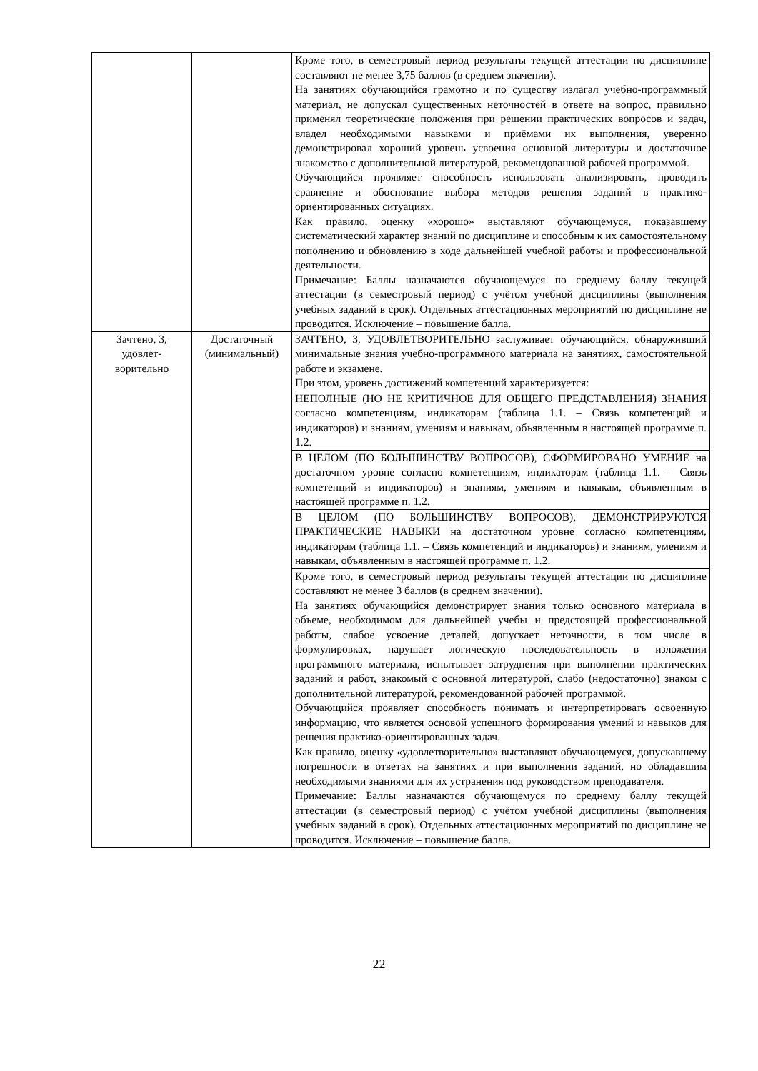| | | Кроме того, в семестровый период результаты текущей аттестации по дисциплине составляют не менее 3,75 баллов (в среднем значении). На занятиях обучающийся грамотно и по существу излагал учебно-программный материал, не допускал существенных неточностей в ответе на вопрос, правильно применял теоретические положения при решении практических вопросов и задач, владел необходимыми навыками и приёмами их выполнения, уверенно демонстрировал хороший уровень усвоения основной литературы и достаточное знакомство с дополнительной литературой, рекомендованной рабочей программой. Обучающийся проявляет способность использовать анализировать, проводить сравнение и обоснование выбора методов решения заданий в практико-ориентированных ситуациях. Как правило, оценку «хорошо» выставляют обучающемуся, показавшему систематический характер знаний по дисциплине и способным к их самостоятельному пополнению и обновлению в ходе дальнейшей учебной работы и профессиональной деятельности. Примечание: Баллы назначаются обучающемуся по среднему баллу текущей аттестации (в семестровый период) с учётом учебной дисциплины (выполнения учебных заданий в срок). Отдельных аттестационных мероприятий по дисциплине не проводится. Исключение – повышение балла. |
| Зачтено, 3, удовлет- ворительно | Достаточный (минимальный) | ЗАЧТЕНО, 3, УДОВЛЕТВОРИТЕЛЬНО заслуживает обучающийся, обнаруживший минимальные знания учебно-программного материала на занятиях, самостоятельной работе и экзамене. При этом, уровень достижений компетенций характеризуется: |
| | | НЕПОЛНЫЕ (НО НЕ КРИТИЧНОЕ ДЛЯ ОБЩЕГО ПРЕДСТАВЛЕНИЯ) ЗНАНИЯ согласно компетенциям, индикаторам (таблица 1.1. – Связь компетенций и индикаторов) и знаниям, умениям и навыкам, объявленным в настоящей программе п. 1.2. |
| | | В ЦЕЛОМ (ПО БОЛЬШИНСТВУ ВОПРОСОВ), СФОРМИРОВАНО УМЕНИЕ на достаточном уровне согласно компетенциям, индикаторам (таблица 1.1. – Связь компетенций и индикаторов) и знаниям, умениям и навыкам, объявленным в настоящей программе п. 1.2. |
| | | В ЦЕЛОМ (ПО БОЛЬШИНСТВУ ВОПРОСОВ), ДЕМОНСТРИРУЮТСЯ ПРАКТИЧЕСКИЕ НАВЫКИ на достаточном уровне согласно компетенциям, индикаторам (таблица 1.1. – Связь компетенций и индикаторов) и знаниям, умениям и навыкам, объявленным в настоящей программе п. 1.2. |
| | | Кроме того, в семестровый период результаты текущей аттестации по дисциплине составляют не менее 3 баллов (в среднем значении). На занятиях обучающийся демонстрирует знания только основного материала в объеме, необходимом для дальнейшей учебы и предстоящей профессиональной работы, слабое усвоение деталей, допускает неточности, в том числе в формулировках, нарушает логическую последовательность в изложении программного материала, испытывает затруднения при выполнении практических заданий и работ, знакомый с основной литературой, слабо (недостаточно) знаком с дополнительной литературой, рекомендованной рабочей программой. Обучающийся проявляет способность понимать и интерпретировать освоенную информацию, что является основой успешного формирования умений и навыков для решения практико-ориентированных задач. Как правило, оценку «удовлетворительно» выставляют обучающемуся, допускавшему погрешности в ответах на занятиях и при выполнении заданий, но обладавшим необходимыми знаниями для их устранения под руководством преподавателя. Примечание: Баллы назначаются обучающемуся по среднему баллу текущей аттестации (в семестровый период) с учётом учебной дисциплины (выполнения учебных заданий в срок). Отдельных аттестационных мероприятий по дисциплине не проводится. Исключение – повышение балла. |
22